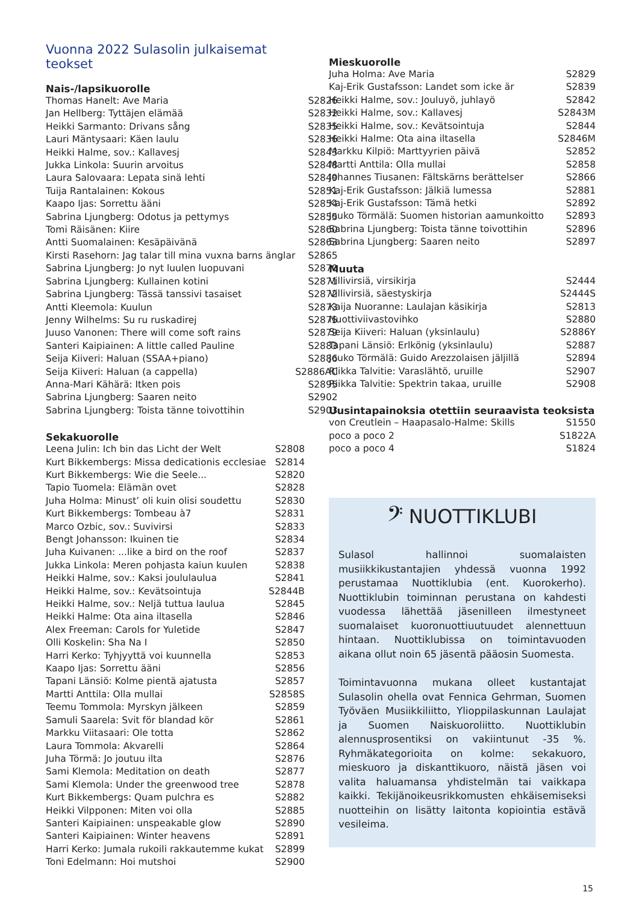Vuonna 2022 Sulasolin julkaisemat teokset
Nais-/lapsikuorolle
| Thomas Hanelt: Ave Maria | S2826 |
| Jan Hellberg: Tyttäjen elämää | S2832 |
| Heikki Sarmanto: Drivans sång | S2835 |
| Lauri Mäntysaari: Käen laulu | S2836 |
| Heikki Halme, sov.: Kallavesj | S2843 |
| Jukka Linkola: Suurin arvoitus | S2848 |
| Laura Salovaara: Lepata sinä lehti | S2849 |
| Tuija Rantalainen: Kokous | S2851 |
| Kaapo Ijas: Sorrettu ääni | S2854 |
| Sabrina Ljungberg: Odotus ja pettymys | S2855 |
| Tomi Räisänen: Kiire | S2860 |
| Antti Suomalainen: Kesäpäivänä | S2863 |
| Kirsti Rasehorn: Jag talar till mina vuxna barns änglar | S2865 |
| Sabrina Ljungberg: Jo nyt luulen luopuvani | S2870 |
| Sabrina Ljungberg: Kullainen kotini | S2871 |
| Sabrina Ljungberg: Tässä tanssivi tasaiset | S2872 |
| Antti Kleemola: Kuulun | S2873 |
| Jenny Wilhelms: Su ru ruskadirej | S2875 |
| Juuso Vanonen: There will come soft rains | S2879 |
| Santeri Kaipiainen: A little called Pauline | S2883 |
| Seija Kiiveri: Haluan (SSAA+piano) | S2886 |
| Seija Kiiveri: Haluan (a cappella) | S2886AC |
| Anna-Mari Kähärä: Itken pois | S2895 |
| Sabrina Ljungberg: Saaren neito | S2902 |
| Sabrina Ljungberg: Toista tänne toivottihin | S2903 |
Sekakuorolle
| Leena Julin: Ich bin das Licht der Welt | S2808 |
| Kurt Bikkembergs: Missa dedicationis ecclesiae | S2814 |
| Kurt Bikkembergs: Wie die Seele... | S2820 |
| Tapio Tuomela: Elämän ovet | S2828 |
| Juha Holma: Minust’ oli kuin olisi soudettu | S2830 |
| Kurt Bikkembergs: Tombeau à7 | S2831 |
| Marco Ozbic, sov.: Suvivirsi | S2833 |
| Bengt Johansson: Ikuinen tie | S2834 |
| Juha Kuivanen: ...like a bird on the roof | S2837 |
| Jukka Linkola: Meren pohjasta kaiun kuulen | S2838 |
| Heikki Halme, sov.: Kaksi joululaulua | S2841 |
| Heikki Halme, sov.: Kevätsointuja | S2844B |
| Heikki Halme, sov.: Neljä tuttua laulua | S2845 |
| Heikki Halme: Ota aina iltasella | S2846 |
| Alex Freeman: Carols for Yuletide | S2847 |
| Olli Koskelin: Sha Na I | S2850 |
| Harri Kerko: Tyhjyyttä voi kuunnella | S2853 |
| Kaapo Ijas: Sorrettu ääni | S2856 |
| Tapani Länsiö: Kolme pientä ajatusta | S2857 |
| Martti Anttila: Olla mullai | S2858S |
| Teemu Tommola: Myrskyn jälkeen | S2859 |
| Samuli Saarela: Svit för blandad kör | S2861 |
| Markku Viitasaari: Ole totta | S2862 |
| Laura Tommola: Akvarelli | S2864 |
| Juha Törmä: Jo joutuu ilta | S2876 |
| Sami Klemola: Meditation on death | S2877 |
| Sami Klemola: Under the greenwood tree | S2878 |
| Kurt Bikkembergs: Quam pulchra es | S2882 |
| Heikki Vilpponen: Miten voi olla | S2885 |
| Santeri Kaipiainen: unspeakable glow | S2890 |
| Santeri Kaipiainen: Winter heavens | S2891 |
| Harri Kerko: Jumala rukoili rakkautemme kukat | S2899 |
| Toni Edelmann: Hoi mutshoi | S2900 |
Mieskuorolle
| Juha Holma: Ave Maria | S2829 |
| Kaj-Erik Gustafsson: Landet som icke är | S2839 |
| Heikki Halme, sov.: Jouluyö, juhlayö | S2842 |
| Heikki Halme, sov.: Kallavesj | S2843M |
| Heikki Halme, sov.: Kevätsointuja | S2844 |
| Heikki Halme: Ota aina iltasella | S2846M |
| Markku Kilpiö: Marttyyrien päivä | S2852 |
| Martti Anttila: Olla mullai | S2858 |
| Johannes Tiusanen: Fältskärns berättelser | S2866 |
| Kaj-Erik Gustafsson: Jälkiä lumessa | S2881 |
| Kaj-Erik Gustafsson: Tämä hetki | S2892 |
| Jouko Törmälä: Suomen historian aamunkoitto | S2893 |
| Sabrina Ljungberg: Toista tänne toivottihin | S2896 |
| Sabrina Ljungberg: Saaren neito | S2897 |
Muuta
| Villivirsiä, virsikirja | S2444 |
| Villivirsiä, säestyskirja | S2444S |
| Kaija Nuoranne: Laulajan käsikirja | S2813 |
| Nuottiviivastovihko | S2880 |
| Seija Kiiveri: Haluan (yksinlaulu) | S2886Y |
| Tapani Länsiö: Erlkönig (yksinlaulu) | S2887 |
| Jouko Törmälä: Guido Arezzolaisen jäljillä | S2894 |
| Riikka Talvitie: Varaslähtö, uruille | S2907 |
| Riikka Talvitie: Spektrin takaa, uruille | S2908 |
Uusintapainoksia otettiin seuraavista teoksista
| von Creutlein – Haapasalo-Halme: Skills | S1550 |
| poco a poco 2 | S1822A |
| poco a poco 4 | S1824 |
𝄢 NUOTTIKLUBI
Sulasol hallinnoi suomalaisten musiikkikustantajien yhdessä vuonna 1992 perustamaa Nuottiklubia (ent. Kuorokerho). Nuottiklubin toiminnan perustana on kahdesti vuodessa lähettää jäsenilleen ilmestyneet suomalaiset kuoronuottiuutuudet alennettuun hintaan. Nuottiklubissa on toimintavuoden aikana ollut noin 65 jäsentä pääosin Suomesta.
Toimintavuonna mukana olleet kustantajat Sulasolin ohella ovat Fennica Gehrman, Suomen Työväen Musiikkiliitto, Ylioppilaskunnan Laulajat ja Suomen Naiskuoroliitto. Nuottiklubin alennusprosentiksi on vakiintunut -35 %. Ryhmäkategorioita on kolme: sekakuoro, mieskuoro ja diskanttikuoro, näistä jäsen voi valita haluamansa yhdistelmän tai vaikkapa kaikki. Tekijänoikeusrikkomusten ehkäisemiseksi nuotteihin on lisätty laitonta kopiointia estävä vesileima.
15